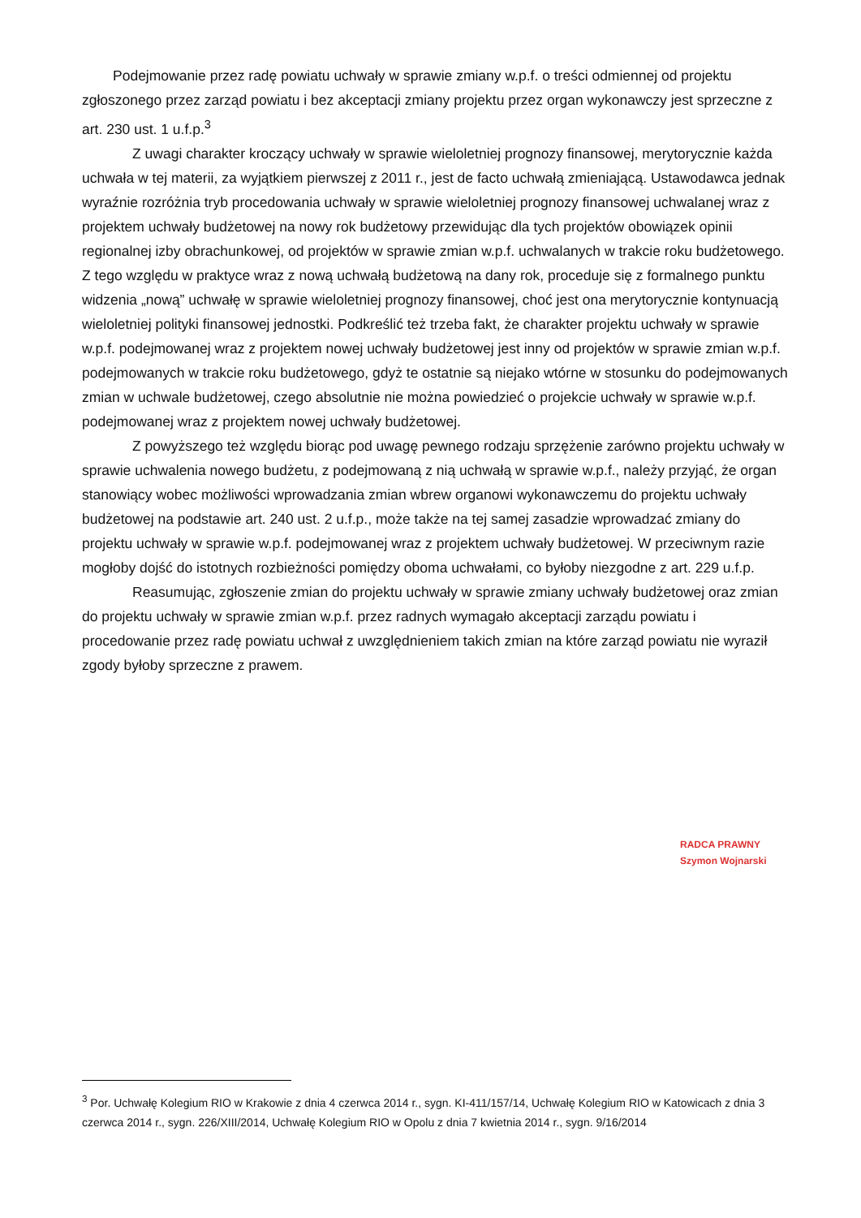Podejmowanie przez radę powiatu uchwały w sprawie zmiany w.p.f. o treści odmiennej od projektu zgłoszonego przez zarząd powiatu i bez akceptacji zmiany projektu przez organ wykonawczy jest sprzeczne z art. 230 ust. 1 u.f.p.<sup>3</sup>
Z uwagi charakter kroczący uchwały w sprawie wieloletniej prognozy finansowej, merytorycznie każda uchwała w tej materii, za wyjątkiem pierwszej z 2011 r., jest de facto uchwałą zmieniającą. Ustawodawca jednak wyraźnie rozróżnia tryb procedowania uchwały w sprawie wieloletniej prognozy finansowej uchwalanej wraz z projektem uchwały budżetowej na nowy rok budżetowy przewidując dla tych projektów obowiązek opinii regionalnej izby obrachunkowej, od projektów w sprawie zmian w.p.f. uchwalanych w trakcie roku budżetowego. Z tego względu w praktyce wraz z nową uchwałą budżetową na dany rok, proceduje się z formalnego punktu widzenia „nową” uchwałę w sprawie wieloletniej prognozy finansowej, choć jest ona merytorycznie kontynuacją wieloletniej polityki finansowej jednostki. Podkreślić też trzeba fakt, że charakter projektu uchwały w sprawie w.p.f. podejmowanej wraz z projektem nowej uchwały budżetowej jest inny od projektów w sprawie zmian w.p.f. podejmowanych w trakcie roku budżetowego, gdyż te ostatnie są niejako wtórne w stosunku do podejmowanych zmian w uchwale budżetowej, czego absolutnie nie można powiedzieć o projekcie uchwały w sprawie w.p.f. podejmowanej wraz z projektem nowej uchwały budżetowej.
Z powyższego też względu biorąc pod uwagę pewnego rodzaju sprzężenie zarówno projektu uchwały w sprawie uchwalenia nowego budżetu, z podejmowaną z nią uchwałą w sprawie w.p.f., należy przyjąć, że organ stanowiący wobec możliwości wprowadzania zmian wbrew organowi wykonawczemu do projektu uchwały budżetowej na podstawie art. 240 ust. 2 u.f.p., może także na tej samej zasadzie wprowadzać zmiany do projektu uchwały w sprawie w.p.f. podejmowanej wraz z projektem uchwały budżetowej. W przeciwnym razie mogłoby dojść do istotnych rozbieżności pomiędzy oboma uchwałami, co byłoby niezgodne z art. 229 u.f.p.
Reasumując, zgłoszenie zmian do projektu uchwały w sprawie zmiany uchwały budżetowej oraz zmian do projektu uchwały w sprawie zmian w.p.f. przez radnych wymagało akceptacji zarządu powiatu i procedowanie przez radę powiatu uchwał z uwzględnieniem takich zmian na które zarząd powiatu nie wyraził zgody byłoby sprzeczne z prawem.
RADCA PRAWNY
Szymon Wojnarski
<sup>3</sup> Por. Uchwałę Kolegium RIO w Krakowie z dnia 4 czerwca 2014 r., sygn. KI-411/157/14, Uchwałę Kolegium RIO w Katowicach z dnia 3 czerwca 2014 r., sygn. 226/XIII/2014, Uchwałę Kolegium RIO w Opolu z dnia 7 kwietnia 2014 r., sygn. 9/16/2014